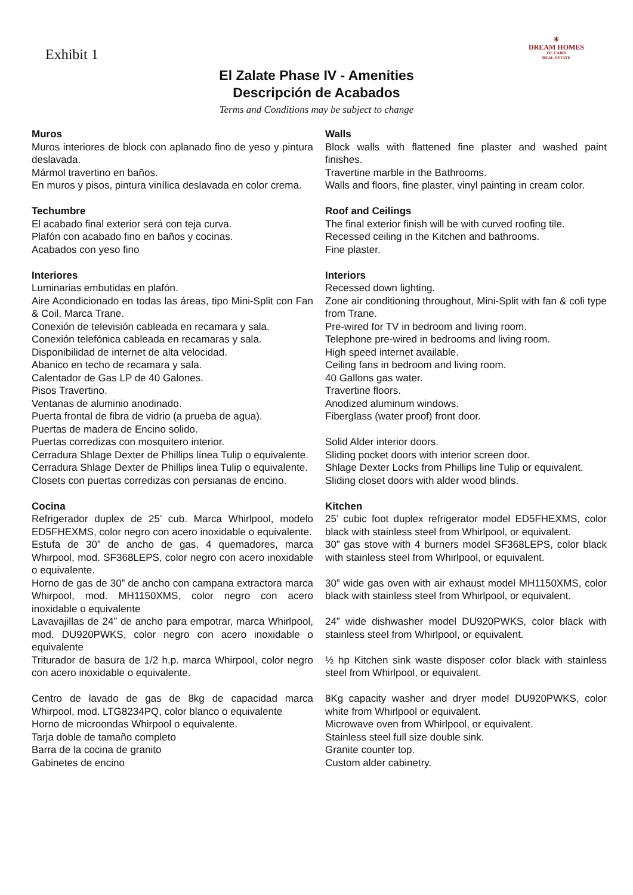Exhibit 1
☀
DREAM HOMES
OF CABO
REAL ESTATE
El Zalate Phase IV - Amenities
Descripción de Acabados
Terms and Conditions may be subject to change
Muros
Muros interiores de block con aplanado fino de yeso y pintura deslavada.
Mármol travertino en baños.
En muros y pisos, pintura vinílica deslavada en color crema.
Techumbre
El acabado final exterior será con teja curva.
Plafón con acabado fino en baños y cocinas.
Acabados con yeso fino
Interiores
Luminarias embutidas en plafón.
Aire Acondicionado en todas las áreas, tipo Mini-Split con Fan & Coil, Marca Trane.
Conexión de televisión cableada en recamara y sala.
Conexión telefónica cableada en recamaras y sala.
Disponibilidad de internet de alta velocidad.
Abanico en techo de recamara y sala.
Calentador de Gas LP de 40 Galones.
Pisos Travertino.
Ventanas de aluminio anodinado.
Puerta frontal de fibra de vidrio (a prueba de agua).
Puertas de madera de Encino solido.
Puertas corredizas con mosquitero interior.
Cerradura Shlage Dexter de Phillips línea Tulip o equivalente.
Cerradura Shlage Dexter de Phillips linea Tulip o equivalente.
Closets con puertas corredizas con persianas de encino.
Cocina
Refrigerador duplex de 25’ cub. Marca Whirlpool, modelo ED5FHEXMS, color negro con acero inoxidable o equivalente.
Estufa de 30” de ancho de gas, 4 quemadores, marca Whirpool, mod. SF368LEPS, color negro con acero inoxidable o equivalente.
Horno de gas de 30” de ancho con campana extractora marca Whirpool, mod. MH1150XMS, color negro con acero inoxidable o equivalente
Lavavajillas de 24” de ancho para empotrar, marca Whirlpool, mod. DU920PWKS, color negro con acero inoxidable o equivalente
Triturador de basura de 1/2 h.p. marca Whirpool, color negro con acero inoxidable o equivalente.
Centro de lavado de gas de 8kg de capacidad marca Whirpool, mod. LTG8234PQ, color blanco o equivalente
Horno de microondas Whirpool o equivalente.
Tarja doble de tamaño completo
Barra de la cocina de granito
Gabinetes de encino
Walls
Block walls with flattened fine plaster and washed paint finishes.
Travertine marble in the Bathrooms.
Walls and floors, fine plaster, vinyl painting in cream color.
Roof and Ceilings
The final exterior finish will be with curved roofing tile.
Recessed ceiling in the Kitchen and bathrooms.
Fine plaster.
Interiors
Recessed down lighting.
Zone air conditioning throughout, Mini-Split with fan & coli type from Trane.
Pre-wired for TV in bedroom and living room.
Telephone pre-wired in bedrooms and living room.
High speed internet available.
Ceiling fans in bedroom and living room.
40 Gallons gas water.
Travertine floors.
Anodized aluminum windows.
Fiberglass (water proof) front door.
Solid Alder interior doors.
Sliding pocket doors with interior screen door.
Shlage Dexter Locks from Phillips line Tulip or equivalent.
Sliding closet doors with alder wood blinds.
Kitchen
25’ cubic foot duplex refrigerator model ED5FHEXMS, color black with stainless steel from Whirlpool, or equivalent.
30” gas stove with 4 burners model SF368LEPS, color black with stainless steel from Whirlpool, or equivalent.
30” wide gas oven with air exhaust model MH1150XMS, color black with stainless steel from Whirlpool, or equivalent.
24” wide dishwasher model DU920PWKS, color black with stainless steel from Whirlpool, or equivalent.
½ hp Kitchen sink waste disposer color black with stainless steel from Whirlpool, or equivalent.
8Kg capacity washer and dryer model DU920PWKS, color white from Whirlpool or equivalent.
Microwave oven from Whirlpool, or equivalent.
Stainless steel full size double sink.
Granite counter top.
Custom alder cabinetry.